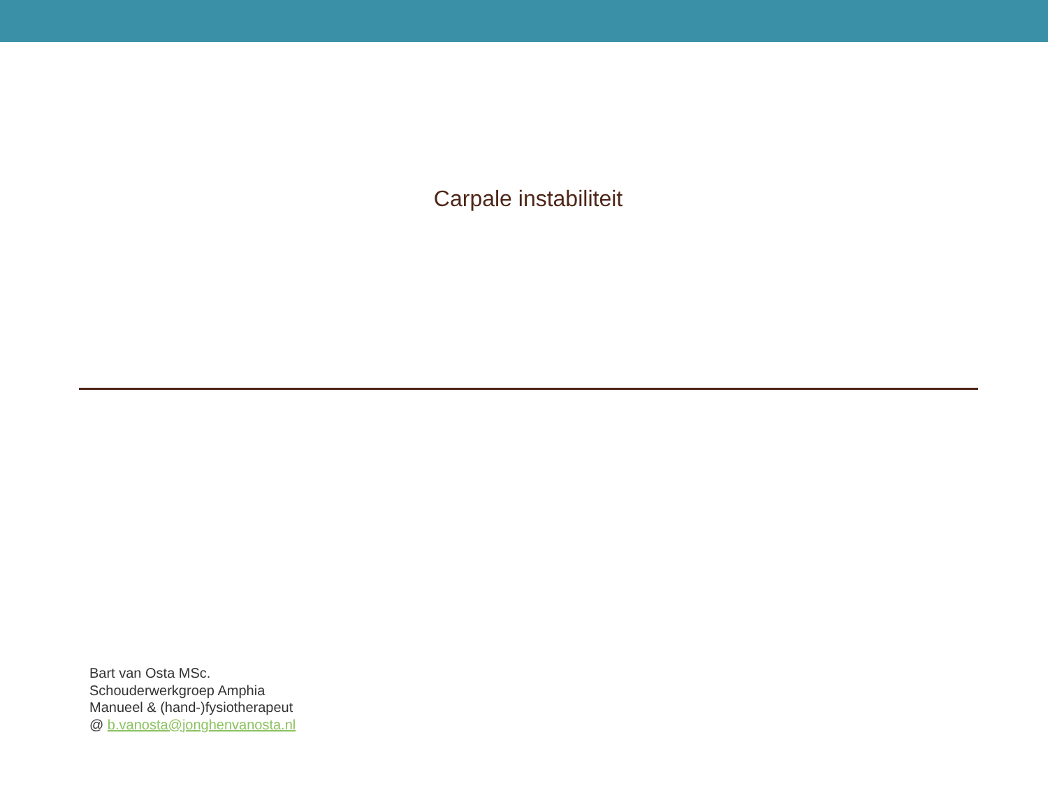Carpale instabiliteit
Bart van Osta MSc.
Schouderwerkgroep Amphia
Manueel & (hand-)fysiotherapeut
@ b.vanosta@jonghenvanosta.nl